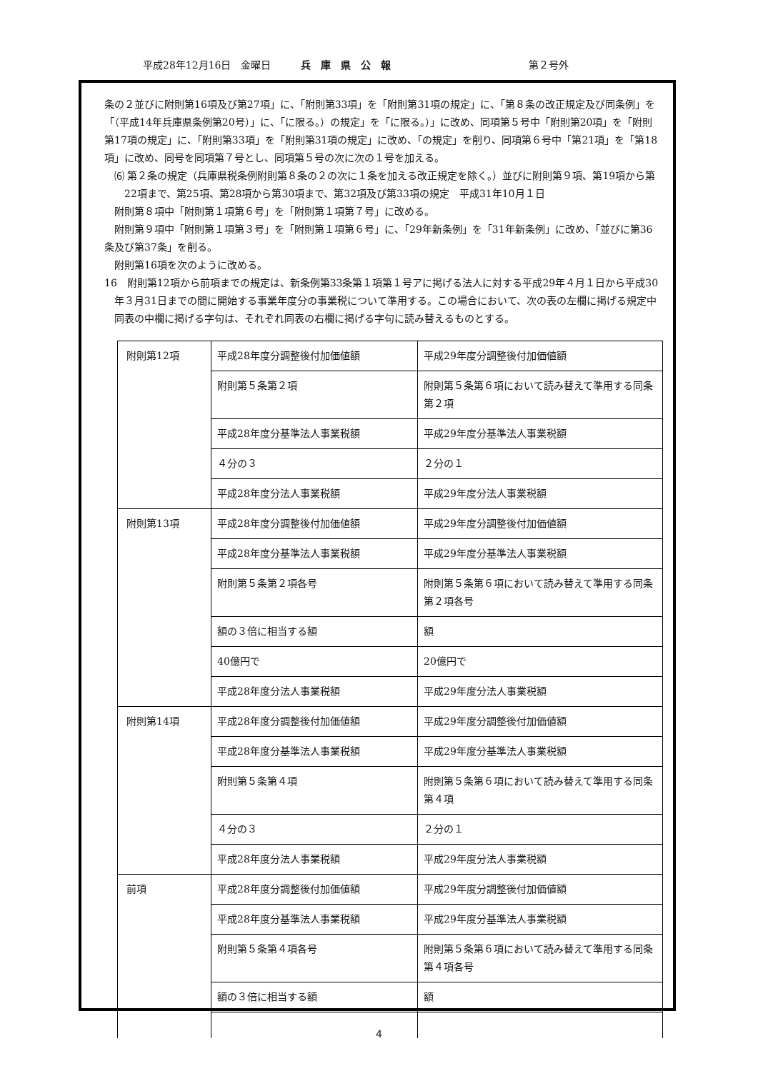平成28年12月16日　金曜日　　　兵　庫　県　公　報 第２号外
条の２並びに附則第16項及び第27項」に、「附則第33項」を「附則第31項の規定」に、「第８条の改正規定及び同条例」を「（平成14年兵庫県条例第20号）」に、「に限る。）の規定」を「に限る。）」に改め、同項第５号中「附則第20項」を「附則第17項の規定」に、「附則第33項」を「附則第31項の規定」に改め、「の規定」を削り、同項第６号中「第21項」を「第18項」に改め、同号を同項第７号とし、同項第５号の次に次の１号を加える。
⑹ 第２条の規定（兵庫県税条例附則第８条の２の次に１条を加える改正規定を除く。）並びに附則第９項、第19項から第22項まで、第25項、第28項から第30項まで、第32項及び第33項の規定　平成31年10月１日
附則第８項中「附則第１項第６号」を「附則第１項第７号」に改める。
附則第９項中「附則第１項第３号」を「附則第１項第６号」に、「29年新条例」を「31年新条例」に改め、「並びに第36条及び第37条」を削る。
附則第16項を次のように改める。
16　附則第12項から前項までの規定は、新条例第33条第１項第１号アに掲げる法人に対する平成29年４月１日から平成30年３月31日までの間に開始する事業年度分の事業税について準用する。この場合において、次の表の左欄に掲げる規定中同表の中欄に掲げる字句は、それぞれ同表の右欄に掲げる字句に読み替えるものとする。
| 附則第12項 | 平成28年度分調整後付加価値額 | 平成29年度分調整後付加価値額 |
| | 附則第５条第２項 | 附則第５条第６項において読み替えて準用する同条第２項 |
| | 平成28年度分基準法人事業税額 | 平成29年度分基準法人事業税額 |
| | ４分の３ | ２分の１ |
| | 平成28年度分法人事業税額 | 平成29年度分法人事業税額 |
| 附則第13項 | 平成28年度分調整後付加価値額 | 平成29年度分調整後付加価値額 |
| | 平成28年度分基準法人事業税額 | 平成29年度分基準法人事業税額 |
| | 附則第５条第２項各号 | 附則第５条第６項において読み替えて準用する同条第２項各号 |
| | 額の３倍に相当する額 | 額 |
| | 40億円で | 20億円で |
| | 平成28年度分法人事業税額 | 平成29年度分法人事業税額 |
| 附則第14項 | 平成28年度分調整後付加価値額 | 平成29年度分調整後付加価値額 |
| | 平成28年度分基準法人事業税額 | 平成29年度分基準法人事業税額 |
| | 附則第５条第４項 | 附則第５条第６項において読み替えて準用する同条第４項 |
| | ４分の３ | ２分の１ |
| | 平成28年度分法人事業税額 | 平成29年度分法人事業税額 |
| 前項 | 平成28年度分調整後付加価値額 | 平成29年度分調整後付加価値額 |
| | 平成28年度分基準法人事業税額 | 平成29年度分基準法人事業税額 |
| | 附則第５条第４項各号 | 附則第５条第６項において読み替えて準用する同条第４項各号 |
| | 額の３倍に相当する額 | 額 |
4